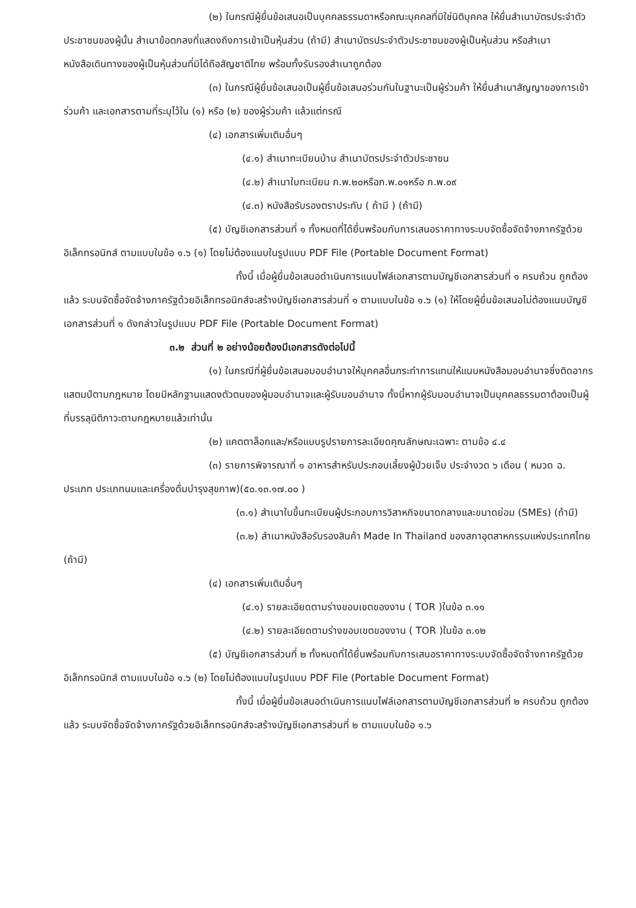(๒) ในกรณีผู้ยื่นข้อเสนอเป็นบุคคลธรรมดาหรือคณะบุคคลที่มิใช่นิติบุคคล ให้ยื่นสำเนาบัตรประจำตัวประชาชนของผู้นั้น สำเนาข้อตกลงที่แสดงถึงการเข้าเป็นหุ้นส่วน (ถ้ามี) สำเนาบัตรประจำตัวประชาชนของผู้เป็นหุ้นส่วน หรือสำเนาหนังสือเดินทางของผู้เป็นหุ้นส่วนที่มิได้ถือสัญชาติไทย พร้อมทั้งรับรองสำเนาถูกต้อง
(๓) ในกรณีผู้ยื่นข้อเสนอเป็นผู้ยื่นข้อเสนอร่วมกันในฐานะเป็นผู้ร่วมค้า ให้ยื่นสำเนาสัญญาของการเข้าร่วมค้า และเอกสารตามที่ระบุไว้ใน (๑) หรือ (๒) ของผู้ร่วมค้า แล้วแต่กรณี
(๔) เอกสารเพิ่มเติมอื่นๆ
(๔.๑) สำเนาทะเบียนบ้าน สำเนาบัตรประจำตัวประชาชน
(๔.๒) สำเนาใบทะเบียน ภ.พ.๒๐หรือภ.พ.๐๑หรือ ภ.พ.๐๙
(๔.๓) หนังสือรับรองตราประทับ ( ถ้ามี ) (ถ้ามี)
(๕) บัญชีเอกสารส่วนที่ ๑ ทั้งหมดที่ได้ยื่นพร้อมกับการเสนอราคาทางระบบจัดซื้อจัดจ้างภาครัฐด้วยอิเล็กทรอนิกส์ ตามแบบในข้อ ๑.๖ (๑) โดยไม่ต้องแนบในรูปแบบ PDF File (Portable Document Format)
ทั้งนี้ เมื่อผู้ยื่นข้อเสนอดำเนินการแนบไฟล์เอกสารตามบัญชีเอกสารส่วนที่ ๑ ครบถ้วน ถูกต้องแล้ว ระบบจัดซื้อจัดจ้างภาครัฐด้วยอิเล็กทรอนิกส์จะสร้างบัญชีเอกสารส่วนที่ ๑ ตามแบบในข้อ ๑.๖ (๑) ให้โดยผู้ยื่นข้อเสนอไม่ต้องแนบบัญชีเอกสารส่วนที่ ๑ ดังกล่าวในรูปแบบ PDF File (Portable Document Format)
๓.๒ ส่วนที่ ๒ อย่างน้อยต้องมีเอกสารดังต่อไปนี้
(๑) ในกรณีที่ผู้ยื่นข้อเสนอมอบอำนาจให้บุคคลอื่นกระทำการแทนให้แนบหนังสือมอบอำนาจซึ่งติดอากรแสตมป์ตามกฎหมาย โดยมีหลักฐานแสดงตัวตนของผู้มอบอำนาจและผู้รับมอบอำนาจ ทั้งนี้หากผู้รับมอบอำนาจเป็นบุคคลธรรมดาต้องเป็นผู้ที่บรรลุนิติภาวะตามกฎหมายแล้วเท่านั้น
(๒) แคตตาล็อกและ/หรือแบบรูปรายการละเอียดคุณลักษณะเฉพาะ ตามข้อ ๔.๔
(๓) รายการพิจารณาที่ ๑ อาหารสำหรับประกอบเลี้ยงผู้ป่วยเจ็บ ประจำงวด ๖ เดือน ( หมวด ฉ. ประเภท ประเภทนมและเครื่องดื่มบำรุงสุขภาพ)(๕๐.๑๓.๑๗.๐๐ )
(๓.๑) สำเนาใบขึ้นทะเบียนผู้ประกอบการวิสาหกิจขนาดกลางและขนาดย่อม (SMEs) (ถ้ามี)
(๓.๒) สำเนาหนังสือรับรองสินค้า Made In Thailand ของสภาอุตสาหกรรมแห่งประเทศไทย (ถ้ามี)
(๔) เอกสารเพิ่มเติมอื่นๆ
(๔.๑) รายละเอียดตามร่างขอบเขตของงาน ( TOR )ในข้อ ๓.๑๑
(๔.๒) รายละเอียดตามร่างขอบเขตของงาน ( TOR )ในข้อ ๓.๑๒
(๕) บัญชีเอกสารส่วนที่ ๒ ทั้งหมดที่ได้ยื่นพร้อมกับการเสนอราคาทางระบบจัดซื้อจัดจ้างภาครัฐด้วยอิเล็กทรอนิกส์ ตามแบบในข้อ ๑.๖ (๒) โดยไม่ต้องแนบในรูปแบบ PDF File (Portable Document Format)
ทั้งนี้ เมื่อผู้ยื่นข้อเสนอดำเนินการแนบไฟล์เอกสารตามบัญชีเอกสารส่วนที่ ๒ ครบถ้วน ถูกต้องแล้ว ระบบจัดซื้อจัดจ้างภาครัฐด้วยอิเล็กทรอนิกส์จะสร้างบัญชีเอกสารส่วนที่ ๒ ตามแบบในข้อ ๑.๖